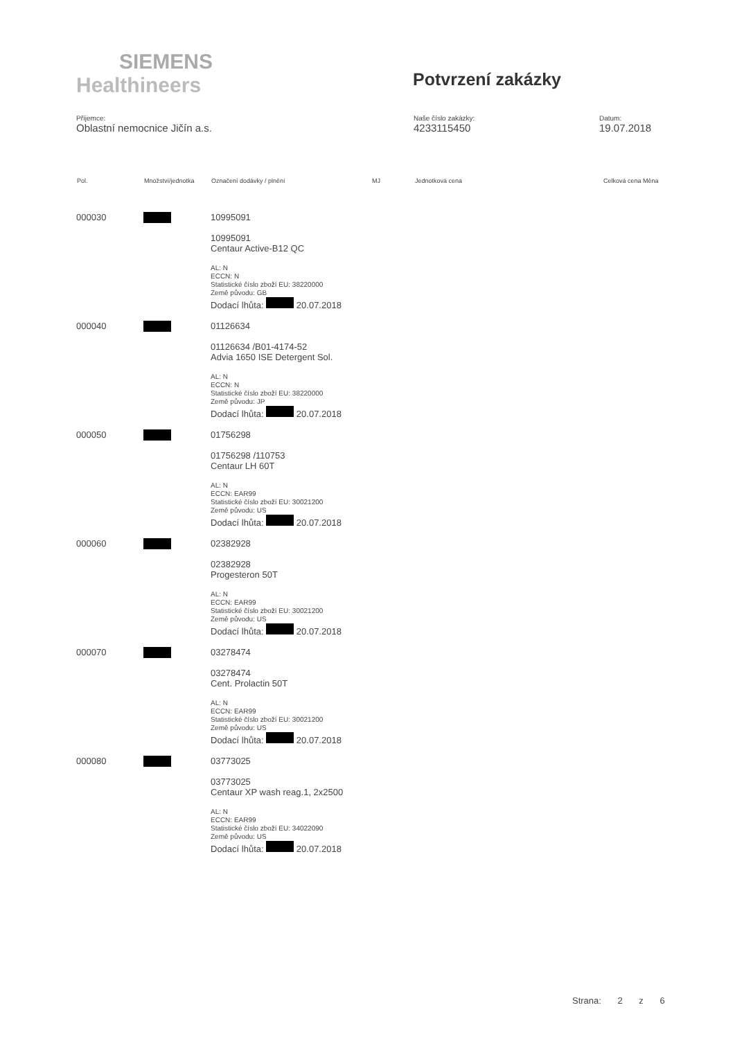SIEMENS
Healthineers
Potvrzení zakázky
Příjemce:
Oblastní nemocnice Jičín a.s.
Naše číslo zakázky:
4233115450
Datum:
19.07.2018
| Pol. | Množství/jednotka | Označení dodávky / plnění | MJ | Jednotková cena | Celková cena Měna |
| --- | --- | --- | --- | --- | --- |
| 000030 | | 10995091 10995091 Centaur Active-B12 QC AL: N ECCN: N Statistické číslo zboží EU: 38220000 Země původu: GB Dodací lhůta: 20.07.2018 | | | |
| 000040 | | 01126634 01126634 /B01-4174-52 Advia 1650 ISE Detergent Sol. AL: N ECCN: N Statistické číslo zboží EU: 38220000 Země původu: JP Dodací lhůta: 20.07.2018 | | | |
| 000050 | | 01756298 01756298 /110753 Centaur LH 60T AL: N ECCN: EAR99 Statistické číslo zboží EU: 30021200 Země původu: US Dodací lhůta: 20.07.2018 | | | |
| 000060 | | 02382928 02382928 Progesteron 50T AL: N ECCN: EAR99 Statistické číslo zboží EU: 30021200 Země původu: US Dodací lhůta: 20.07.2018 | | | |
| 000070 | | 03278474 03278474 Cent. Prolactin 50T AL: N ECCN: EAR99 Statistické číslo zboží EU: 30021200 Země původu: US Dodací lhůta: 20.07.2018 | | | |
| 000080 | | 03773025 03773025 Centaur XP wash reag.1, 2x2500 AL: N ECCN: EAR99 Statistické číslo zboží EU: 34022090 Země původu: US Dodací lhůta: 20.07.2018 | | | |
Strana: 2 z 6